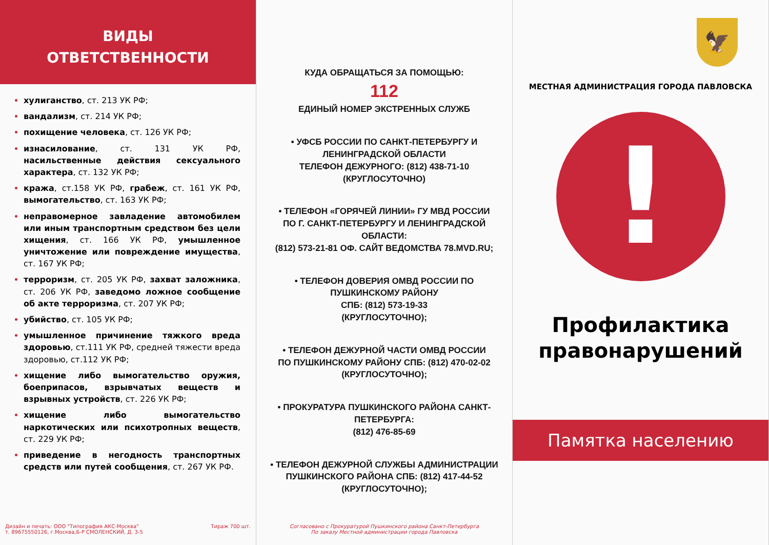ВИДЫ
ОТВЕТСТВЕННОСТИ
хулиганство, ст. 213 УК РФ;
вандализм, ст. 214 УК РФ;
похищение человека, ст. 126 УК РФ;
изнасилование, ст. 131 УК РФ, насильственные действия сексуального характера, ст. 132 УК РФ;
кража, ст.158 УК РФ, грабеж, ст. 161 УК РФ, вымогательство, ст. 163 УК РФ;
неправомерное завладение автомобилем или иным транспортным средством без цели хищения, ст. 166 УК РФ, умышленное уничтожение или повреждение имущества, ст. 167 УК РФ;
терроризм, ст. 205 УК РФ, захват заложника, ст. 206 УК РФ, заведомо ложное сообщение об акте терроризма, ст. 207 УК РФ;
убийство, ст. 105 УК РФ;
умышленное причинение тяжкого вреда здоровью, ст.111 УК РФ, средней тяжести вреда здоровью, ст.112 УК РФ;
хищение либо вымогательство оружия, боеприпасов, взрывчатых веществ и взрывных устройств, ст. 226 УК РФ;
хищение либо вымогательство наркотических или психотропных веществ, ст. 229 УК РФ;
приведение в негодность транспортных средств или путей сообщения, ст. 267 УК РФ.
Дизайн и печать: ООО "Типография АКС-Москва"
т. 89675550126, г.Москва,Б-Р СМОЛЕНСКИЙ, Д. 3-5 Тираж 700 шт.
КУДА ОБРАЩАТЬСЯ ЗА ПОМОЩЬЮ:
112
ЕДИНЫЙ НОМЕР ЭКСТРЕННЫХ СЛУЖБ
• УФСБ РОССИИ ПО САНКТ-ПЕТЕРБУРГУ И ЛЕНИНГРАДСКОЙ ОБЛАСТИ
ТЕЛЕФОН ДЕЖУРНОГО: (812) 438-71-10
(КРУГЛОСУТОЧНО)
• ТЕЛЕФОН «ГОРЯЧЕЙ ЛИНИИ» ГУ МВД РОССИИ
ПО Г. САНКТ-ПЕТЕРБУРГУ И ЛЕНИНГРАДСКОЙ ОБЛАСТИ:
(812) 573-21-81 ОФ. САЙТ ВЕДОМСТВА 78.MVD.RU;
• ТЕЛЕФОН ДОВЕРИЯ ОМВД РОССИИ ПО ПУШКИНСКОМУ РАЙОНУ
СПБ: (812) 573-19-33
(КРУГЛОСУТОЧНО);
• ТЕЛЕФОН ДЕЖУРНОЙ ЧАСТИ ОМВД РОССИИ
ПО ПУШКИНСКОМУ РАЙОНУ СПБ: (812) 470-02-02
(КРУГЛОСУТОЧНО);
• ПРОКУРАТУРА ПУШКИНСКОГО РАЙОНА САНКТ-ПЕТЕРБУРГА:
(812) 476-85-69
• ТЕЛЕФОН ДЕЖУРНОЙ СЛУЖБЫ АДМИНИСТРАЦИИ
ПУШКИНСКОГО РАЙОНА СПБ: (812) 417-44-52
(КРУГЛОСУТОЧНО);
Согласовано с Прокуратурой Пушкинского района Санкт-Петербурга
По заказу Местной администрации города Павловска
🦅
МЕСТНАЯ АДМИНИСТРАЦИЯ ГОРОДА ПАВЛОВСКА
!
Профилактика
правонарушений
Памятка населению